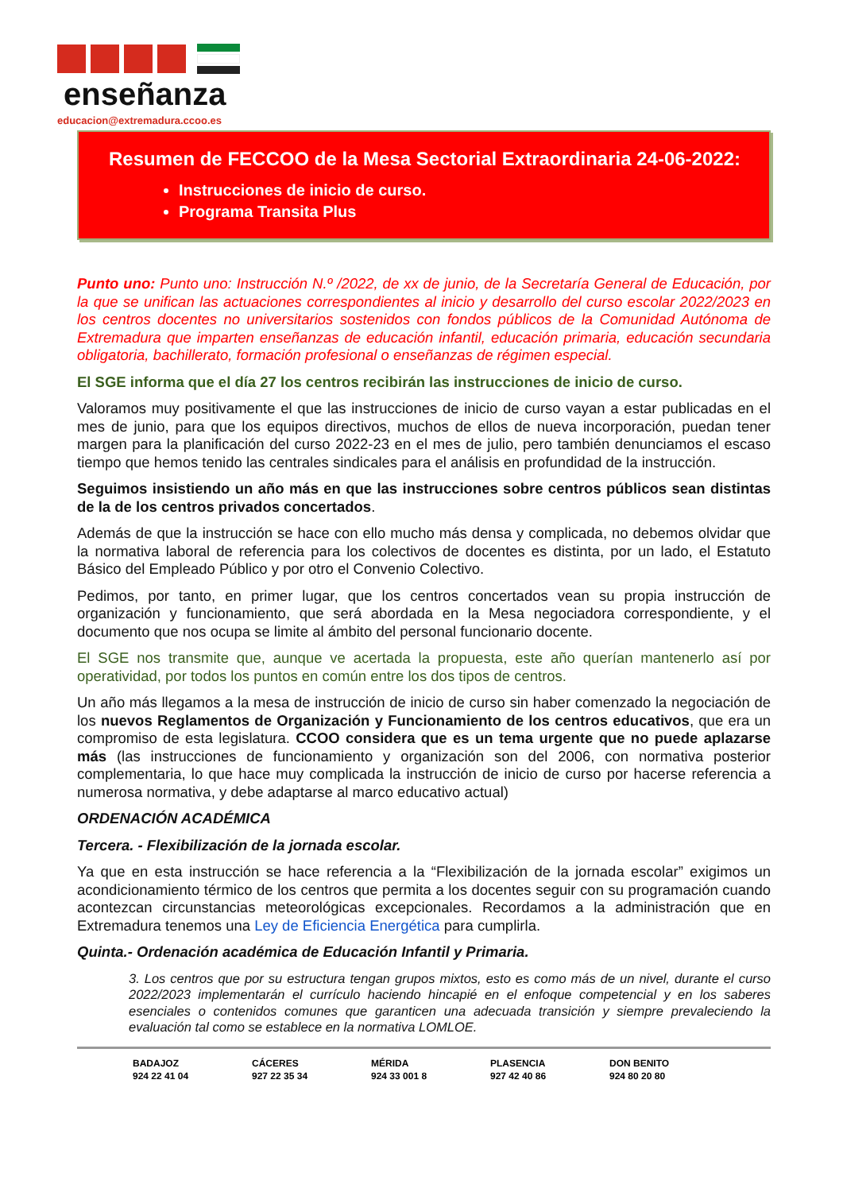enseñanza
educacion@extremadura.ccoo.es
Resumen de FECCOO de la Mesa Sectorial Extraordinaria 24-06-2022:
Instrucciones de inicio de curso.
Programa Transita Plus
Punto uno: Punto uno: Instrucción N.º /2022, de xx de junio, de la Secretaría General de Educación, por la que se unifican las actuaciones correspondientes al inicio y desarrollo del curso escolar 2022/2023 en los centros docentes no universitarios sostenidos con fondos públicos de la Comunidad Autónoma de Extremadura que imparten enseñanzas de educación infantil, educación primaria, educación secundaria obligatoria, bachillerato, formación profesional o enseñanzas de régimen especial.
El SGE informa que el día 27 los centros recibirán las instrucciones de inicio de curso.
Valoramos muy positivamente el que las instrucciones de inicio de curso vayan a estar publicadas en el mes de junio, para que los equipos directivos, muchos de ellos de nueva incorporación, puedan tener margen para la planificación del curso 2022-23 en el mes de julio, pero también denunciamos el escaso tiempo que hemos tenido las centrales sindicales para el análisis en profundidad de la instrucción.
Seguimos insistiendo un año más en que las instrucciones sobre centros públicos sean distintas de la de los centros privados concertados.
Además de que la instrucción se hace con ello mucho más densa y complicada, no debemos olvidar que la normativa laboral de referencia para los colectivos de docentes es distinta, por un lado, el Estatuto Básico del Empleado Público y por otro el Convenio Colectivo.
Pedimos, por tanto, en primer lugar, que los centros concertados vean su propia instrucción de organización y funcionamiento, que será abordada en la Mesa negociadora correspondiente, y el documento que nos ocupa se limite al ámbito del personal funcionario docente.
El SGE nos transmite que, aunque ve acertada la propuesta, este año querían mantenerlo así por operatividad, por todos los puntos en común entre los dos tipos de centros.
Un año más llegamos a la mesa de instrucción de inicio de curso sin haber comenzado la negociación de los nuevos Reglamentos de Organización y Funcionamiento de los centros educativos, que era un compromiso de esta legislatura. CCOO considera que es un tema urgente que no puede aplazarse más (las instrucciones de funcionamiento y organización son del 2006, con normativa posterior complementaria, lo que hace muy complicada la instrucción de inicio de curso por hacerse referencia a numerosa normativa, y debe adaptarse al marco educativo actual)
ORDENACIÓN ACADÉMICA
Tercera. - Flexibilización de la jornada escolar.
Ya que en esta instrucción se hace referencia a la “Flexibilización de la jornada escolar” exigimos un acondicionamiento térmico de los centros que permita a los docentes seguir con su programación cuando acontezcan circunstancias meteorológicas excepcionales. Recordamos a la administración que en Extremadura tenemos una Ley de Eficiencia Energética para cumplirla.
Quinta.- Ordenación académica de Educación Infantil y Primaria.
3. Los centros que por su estructura tengan grupos mixtos, esto es como más de un nivel, durante el curso 2022/2023 implementarán el currículo haciendo hincapié en el enfoque competencial y en los saberes esenciales o contenidos comunes que garanticen una adecuada transición y siempre prevaleciendo la evaluación tal como se establece en la normativa LOMLOE.
| BADAJOZ | CÁCERES | MÉRIDA | PLASENCIA | DON BENITO |
| 924 22 41 04 | 927 22 35 34 | 924 33 001 8 | 927 42 40 86 | 924 80 20 80 |